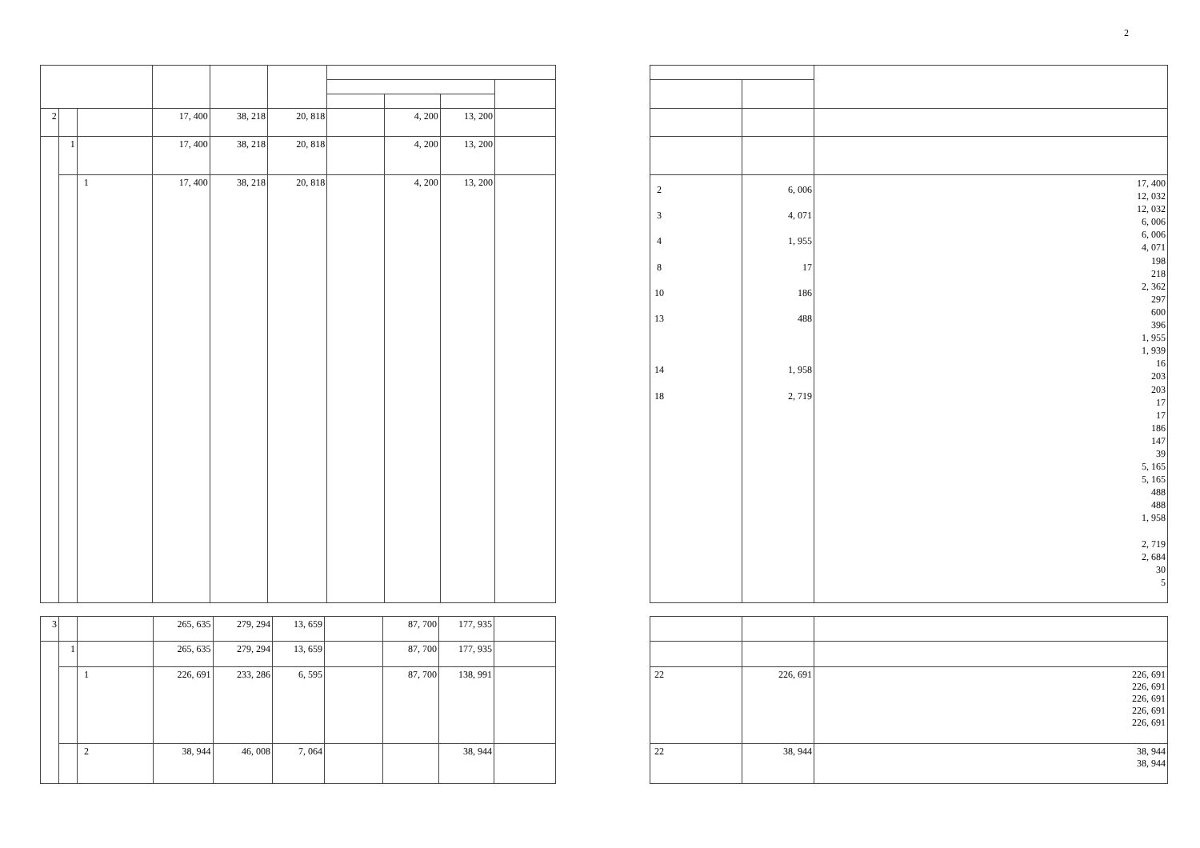2
| 2 | | | 17, 400 | 38, 218 | 20, 818 | | 4, 200 | 13, 200 | |
| | 1 | | 17, 400 | 38, 218 | 20, 818 | | 4, 200 | 13, 200 | |
| | | 1 | 17, 400 | 38, 218 | 20, 818 | | 4, 200 | 13, 200 | |
| 3 | | | 265, 635 | 279, 294 | 13, 659 | | 87, 700 | 177, 935 | |
| | 1 | | 265, 635 | 279, 294 | 13, 659 | | 87, 700 | 177, 935 | |
| | | 1 | 226, 691 | 233, 286 | 6, 595 | | 87, 700 | 138, 991 | |
| | | 2 | 38, 944 | 46, 008 | 7, 064 | | | 38, 944 | |
| 2 3 4 8 10 13 14 18 | 6, 006 4, 071 1, 955 17 186 488 1, 958 2, 719 | 17, 400 12, 032 12, 032 6, 006 6, 006 4, 071 198 218 2, 362 297 600 396 1, 955 1, 939 16 203 203 17 17 186 147 39 5, 165 5, 165 488 488 1, 958 2, 719 2, 684 30 5 |
| 22 | 226, 691 | 226, 691 226, 691 226, 691 226, 691 226, 691 |
| 22 | 38, 944 | 38, 944 38, 944 |